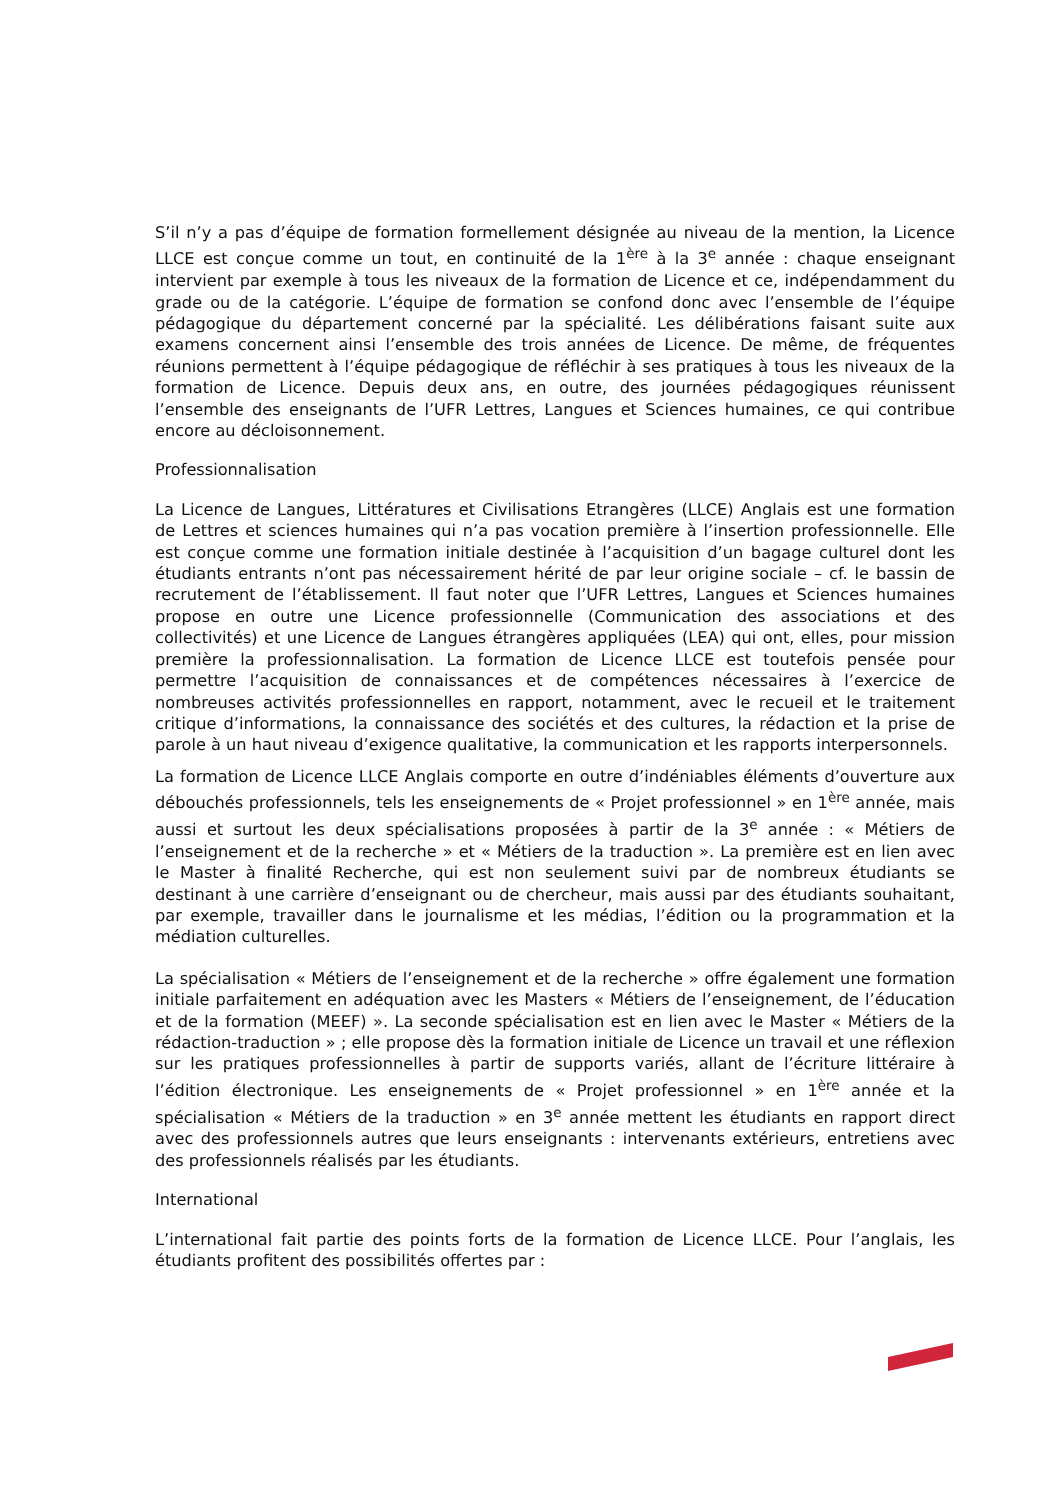S’il n’y a pas d’équipe de formation formellement désignée au niveau de la mention, la Licence LLCE est conçue comme un tout, en continuité de la 1<sup>ère</sup> à la 3<sup>e</sup> année : chaque enseignant intervient par exemple à tous les niveaux de la formation de Licence et ce, indépendamment du grade ou de la catégorie. L’équipe de formation se confond donc avec l’ensemble de l’équipe pédagogique du département concerné par la spécialité. Les délibérations faisant suite aux examens concernent ainsi l’ensemble des trois années de Licence. De même, de fréquentes réunions permettent à l’équipe pédagogique de réfléchir à ses pratiques à tous les niveaux de la formation de Licence. Depuis deux ans, en outre, des journées pédagogiques réunissent l’ensemble des enseignants de l’UFR Lettres, Langues et Sciences humaines, ce qui contribue encore au décloisonnement.
Professionnalisation
La Licence de Langues, Littératures et Civilisations Etrangères (LLCE) Anglais est une formation de Lettres et sciences humaines qui n’a pas vocation première à l’insertion professionnelle. Elle est conçue comme une formation initiale destinée à l’acquisition d’un bagage culturel dont les étudiants entrants n’ont pas nécessairement hérité de par leur origine sociale – cf. le bassin de recrutement de l’établissement. Il faut noter que l’UFR Lettres, Langues et Sciences humaines propose en outre une Licence professionnelle (Communication des associations et des collectivités) et une Licence de Langues étrangères appliquées (LEA) qui ont, elles, pour mission première la professionnalisation. La formation de Licence LLCE est toutefois pensée pour permettre l’acquisition de connaissances et de compétences nécessaires à l’exercice de nombreuses activités professionnelles en rapport, notamment, avec le recueil et le traitement critique d’informations, la connaissance des sociétés et des cultures, la rédaction et la prise de parole à un haut niveau d’exigence qualitative, la communication et les rapports interpersonnels.
La formation de Licence LLCE Anglais comporte en outre d’indéniables éléments d’ouverture aux débouchés professionnels, tels les enseignements de « Projet professionnel » en 1<sup>ère</sup> année, mais aussi et surtout les deux spécialisations proposées à partir de la 3<sup>e</sup> année : « Métiers de l’enseignement et de la recherche » et « Métiers de la traduction ». La première est en lien avec le Master à finalité Recherche, qui est non seulement suivi par de nombreux étudiants se destinant à une carrière d’enseignant ou de chercheur, mais aussi par des étudiants souhaitant, par exemple, travailler dans le journalisme et les médias, l’édition ou la programmation et la médiation culturelles.
La spécialisation « Métiers de l’enseignement et de la recherche » offre également une formation initiale parfaitement en adéquation avec les Masters « Métiers de l’enseignement, de l’éducation et de la formation (MEEF) ». La seconde spécialisation est en lien avec le Master « Métiers de la rédaction-traduction » ; elle propose dès la formation initiale de Licence un travail et une réflexion sur les pratiques professionnelles à partir de supports variés, allant de l’écriture littéraire à l’édition électronique. Les enseignements de « Projet professionnel » en 1<sup>ère</sup> année et la spécialisation « Métiers de la traduction » en 3<sup>e</sup> année mettent les étudiants en rapport direct avec des professionnels autres que leurs enseignants : intervenants extérieurs, entretiens avec des professionnels réalisés par les étudiants.
International
L’international fait partie des points forts de la formation de Licence LLCE. Pour l’anglais, les étudiants profitent des possibilités offertes par :